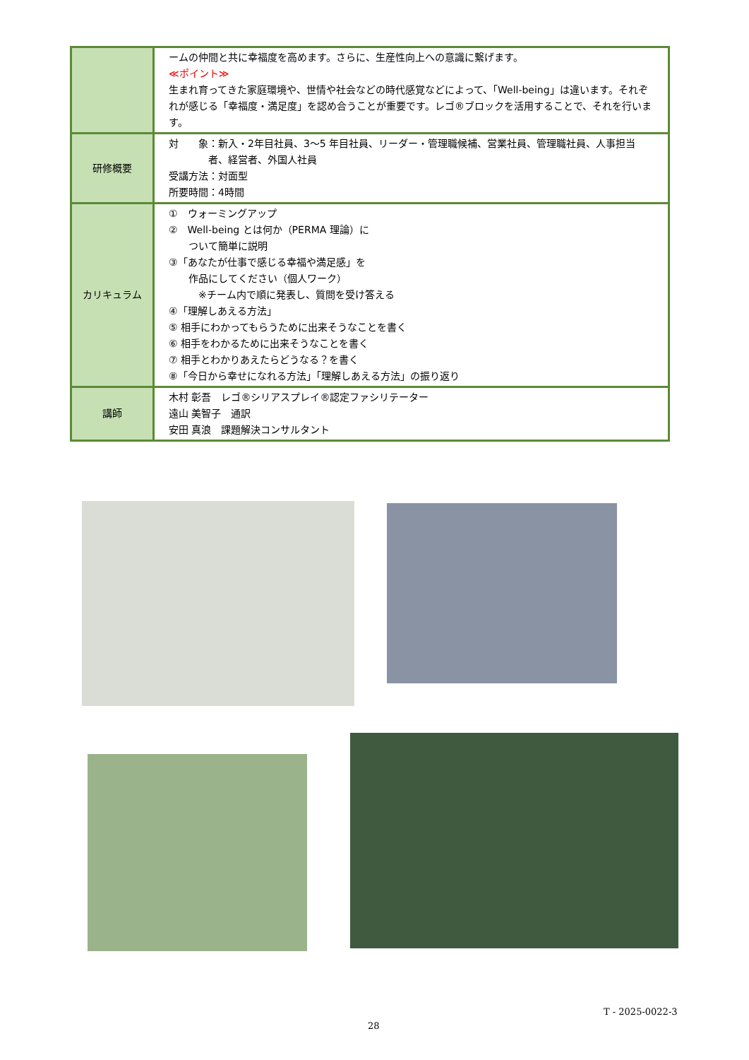| | ームの仲間と共に幸福度を高めます。さらに、生産性向上への意識に繋げます。 ≪ポイント≫ 生まれ育ってきた家庭環境や、世情や社会などの時代感覚などによって、「Well-being」は違います。それぞれが感じる「幸福度・満足度」を認め合うことが重要です。レゴ®ブロックを活用することで、それを行います。 |
| 研修概要 | 対 象：新入・2年目社員、3～5 年目社員、リーダー・管理職候補、営業社員、管理職社員、人事担当 者、経営者、外国人社員 受講方法：対面型 所要時間：4時間 |
| カリキュラム | ① ウォーミングアップ ② Well-being とは何か（PERMA 理論）に ついて簡単に説明 ③「あなたが仕事で感じる幸福や満足感」を 作品にしてください（個人ワーク） ※チーム内で順に発表し、質問を受け答える ④「理解しあえる方法」 ⑤ 相手にわかってもらうために出来そうなことを書く ⑥ 相手をわかるために出来そうなことを書く ⑦ 相手とわかりあえたらどうなる？を書く ⑧「今日から幸せになれる方法」「理解しあえる方法」の振り返り |
| 講師 | 木村 彰吾 レゴ®シリアスプレイ®認定ファシリテーター 遠山 美智子 通訳 安田 真浪 課題解決コンサルタント |
T - 2025-0022-3
28